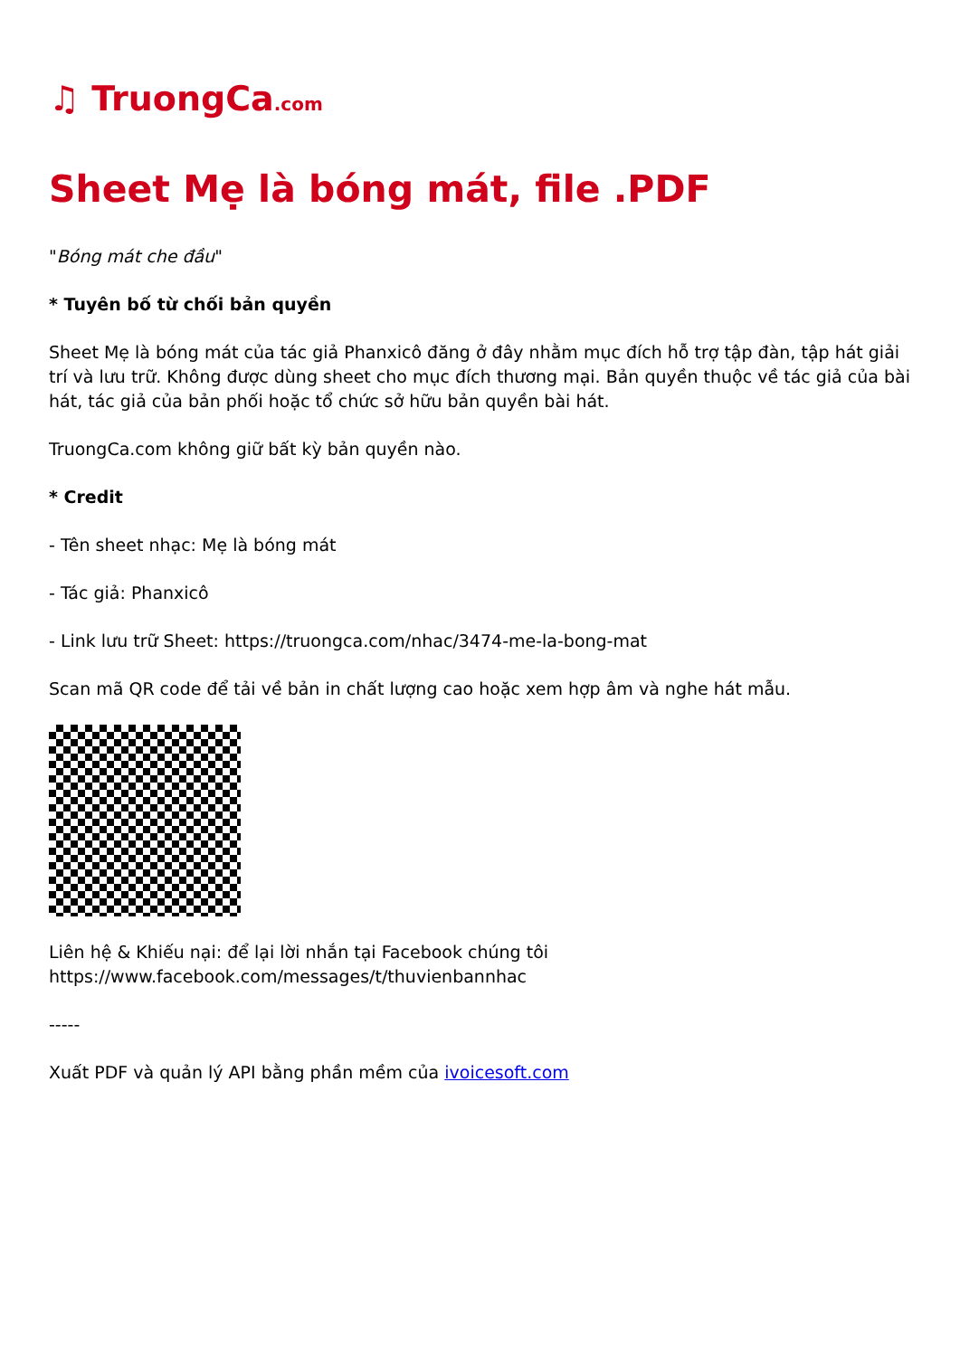♫ TruongCa.com
Sheet Mẹ là bóng mát, file .PDF
"Bóng mát che đầu"
* Tuyên bố từ chối bản quyền
Sheet Mẹ là bóng mát của tác giả Phanxicô đăng ở đây nhằm mục đích hỗ trợ tập đàn, tập hát giải trí và lưu trữ. Không được dùng sheet cho mục đích thương mại. Bản quyền thuộc về tác giả của bài hát, tác giả của bản phối hoặc tổ chức sở hữu bản quyền bài hát.
TruongCa.com không giữ bất kỳ bản quyền nào.
* Credit
- Tên sheet nhạc: Mẹ là bóng mát
- Tác giả: Phanxicô
- Link lưu trữ Sheet: https://truongca.com/nhac/3474-me-la-bong-mat
Scan mã QR code để tải về bản in chất lượng cao hoặc xem hợp âm và nghe hát mẫu.
Liên hệ & Khiếu nại: để lại lời nhắn tại Facebook chúng tôi
https://www.facebook.com/messages/t/thuvienbannhac
-----
Xuất PDF và quản lý API bằng phần mềm của ivoicesoft.com